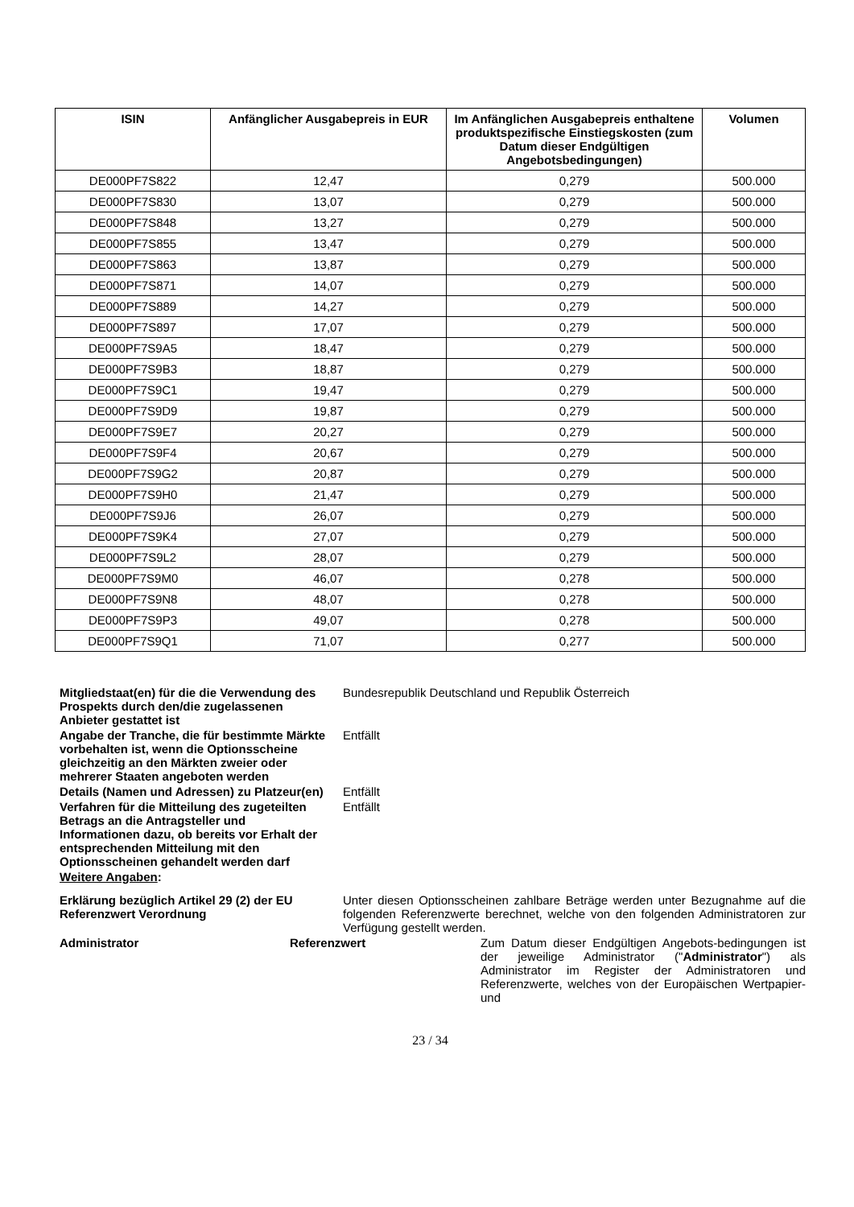| ISIN | Anfänglicher Ausgabepreis in EUR | Im Anfänglichen Ausgabepreis enthaltene produktspezifische Einstiegskosten (zum Datum dieser Endgültigen Angebotsbedingungen) | Volumen |
| --- | --- | --- | --- |
| DE000PF7S822 | 12,47 | 0,279 | 500.000 |
| DE000PF7S830 | 13,07 | 0,279 | 500.000 |
| DE000PF7S848 | 13,27 | 0,279 | 500.000 |
| DE000PF7S855 | 13,47 | 0,279 | 500.000 |
| DE000PF7S863 | 13,87 | 0,279 | 500.000 |
| DE000PF7S871 | 14,07 | 0,279 | 500.000 |
| DE000PF7S889 | 14,27 | 0,279 | 500.000 |
| DE000PF7S897 | 17,07 | 0,279 | 500.000 |
| DE000PF7S9A5 | 18,47 | 0,279 | 500.000 |
| DE000PF7S9B3 | 18,87 | 0,279 | 500.000 |
| DE000PF7S9C1 | 19,47 | 0,279 | 500.000 |
| DE000PF7S9D9 | 19,87 | 0,279 | 500.000 |
| DE000PF7S9E7 | 20,27 | 0,279 | 500.000 |
| DE000PF7S9F4 | 20,67 | 0,279 | 500.000 |
| DE000PF7S9G2 | 20,87 | 0,279 | 500.000 |
| DE000PF7S9H0 | 21,47 | 0,279 | 500.000 |
| DE000PF7S9J6 | 26,07 | 0,279 | 500.000 |
| DE000PF7S9K4 | 27,07 | 0,279 | 500.000 |
| DE000PF7S9L2 | 28,07 | 0,279 | 500.000 |
| DE000PF7S9M0 | 46,07 | 0,278 | 500.000 |
| DE000PF7S9N8 | 48,07 | 0,278 | 500.000 |
| DE000PF7S9P3 | 49,07 | 0,278 | 500.000 |
| DE000PF7S9Q1 | 71,07 | 0,277 | 500.000 |
| Mitgliedstaat(en) für die die Verwendung des Prospekts durch den/die zugelassenen Anbieter gestattet ist | Bundesrepublik Deutschland und Republik Österreich |
| Angabe der Tranche, die für bestimmte Märkte vorbehalten ist, wenn die Optionsscheine gleichzeitig an den Märkten zweier oder mehrerer Staaten angeboten werden | Entfällt |
| Details (Namen und Adressen) zu Platzeur(en) | Entfällt |
| Verfahren für die Mitteilung des zugeteilten Betrags an die Antragsteller und Informationen dazu, ob bereits vor Erhalt der entsprechenden Mitteilung mit den Optionsscheinen gehandelt werden darf | Entfällt |
| Weitere Angaben : | |
| Erklärung bezüglich Artikel 29 (2) der EU Referenzwert Verordnung | Unter diesen Optionsscheinen zahlbare Beträge werden unter Bezugnahme auf die folgenden Referenzwerte berechnet, welche von den folgenden Administratoren zur Verfügung gestellt werden. |
Administrator Referenzwert Zum Datum dieser Endgültigen Angebots-bedingungen ist der jeweilige Administrator ("Administrator") als Administrator im Register der Administratoren und Referenzwerte, welches von der Europäischen Wertpapier- und
23 / 34